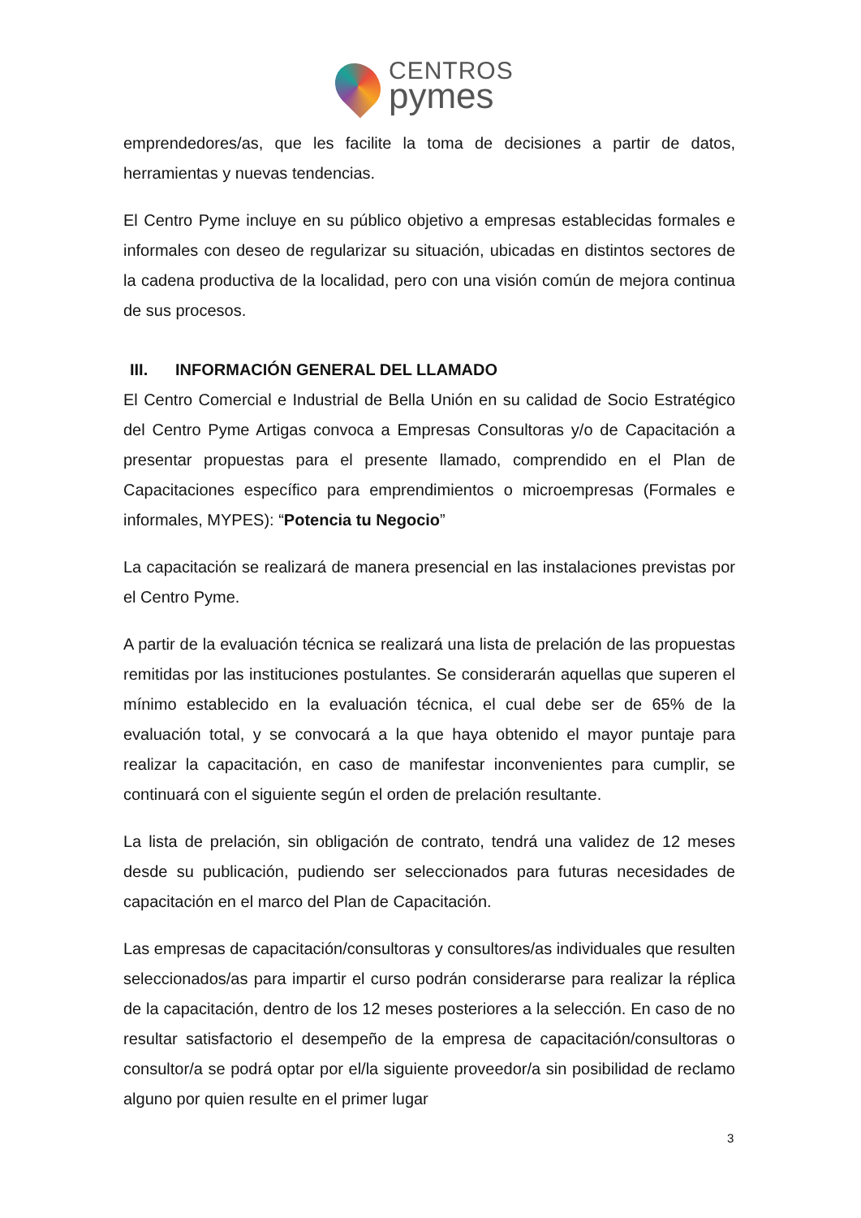CENTROS
pymes
emprendedores/as, que les facilite la toma de decisiones a partir de datos, herramientas y nuevas tendencias.
El Centro Pyme incluye en su público objetivo a empresas establecidas formales e informales con deseo de regularizar su situación, ubicadas en distintos sectores de la cadena productiva de la localidad, pero con una visión común de mejora continua de sus procesos.
III. INFORMACIÓN GENERAL DEL LLAMADO
El Centro Comercial e Industrial de Bella Unión en su calidad de Socio Estratégico del Centro Pyme Artigas convoca a Empresas Consultoras y/o de Capacitación a presentar propuestas para el presente llamado, comprendido en el Plan de Capacitaciones específico para emprendimientos o microempresas (Formales e informales, MYPES): “Potencia tu Negocio”
La capacitación se realizará de manera presencial en las instalaciones previstas por el Centro Pyme.
A partir de la evaluación técnica se realizará una lista de prelación de las propuestas remitidas por las instituciones postulantes. Se considerarán aquellas que superen el mínimo establecido en la evaluación técnica, el cual debe ser de 65% de la evaluación total, y se convocará a la que haya obtenido el mayor puntaje para realizar la capacitación, en caso de manifestar inconvenientes para cumplir, se continuará con el siguiente según el orden de prelación resultante.
La lista de prelación, sin obligación de contrato, tendrá una validez de 12 meses desde su publicación, pudiendo ser seleccionados para futuras necesidades de capacitación en el marco del Plan de Capacitación.
Las empresas de capacitación/consultoras y consultores/as individuales que resulten seleccionados/as para impartir el curso podrán considerarse para realizar la réplica de la capacitación, dentro de los 12 meses posteriores a la selección. En caso de no resultar satisfactorio el desempeño de la empresa de capacitación/consultoras o consultor/a se podrá optar por el/la siguiente proveedor/a sin posibilidad de reclamo alguno por quien resulte en el primer lugar
3